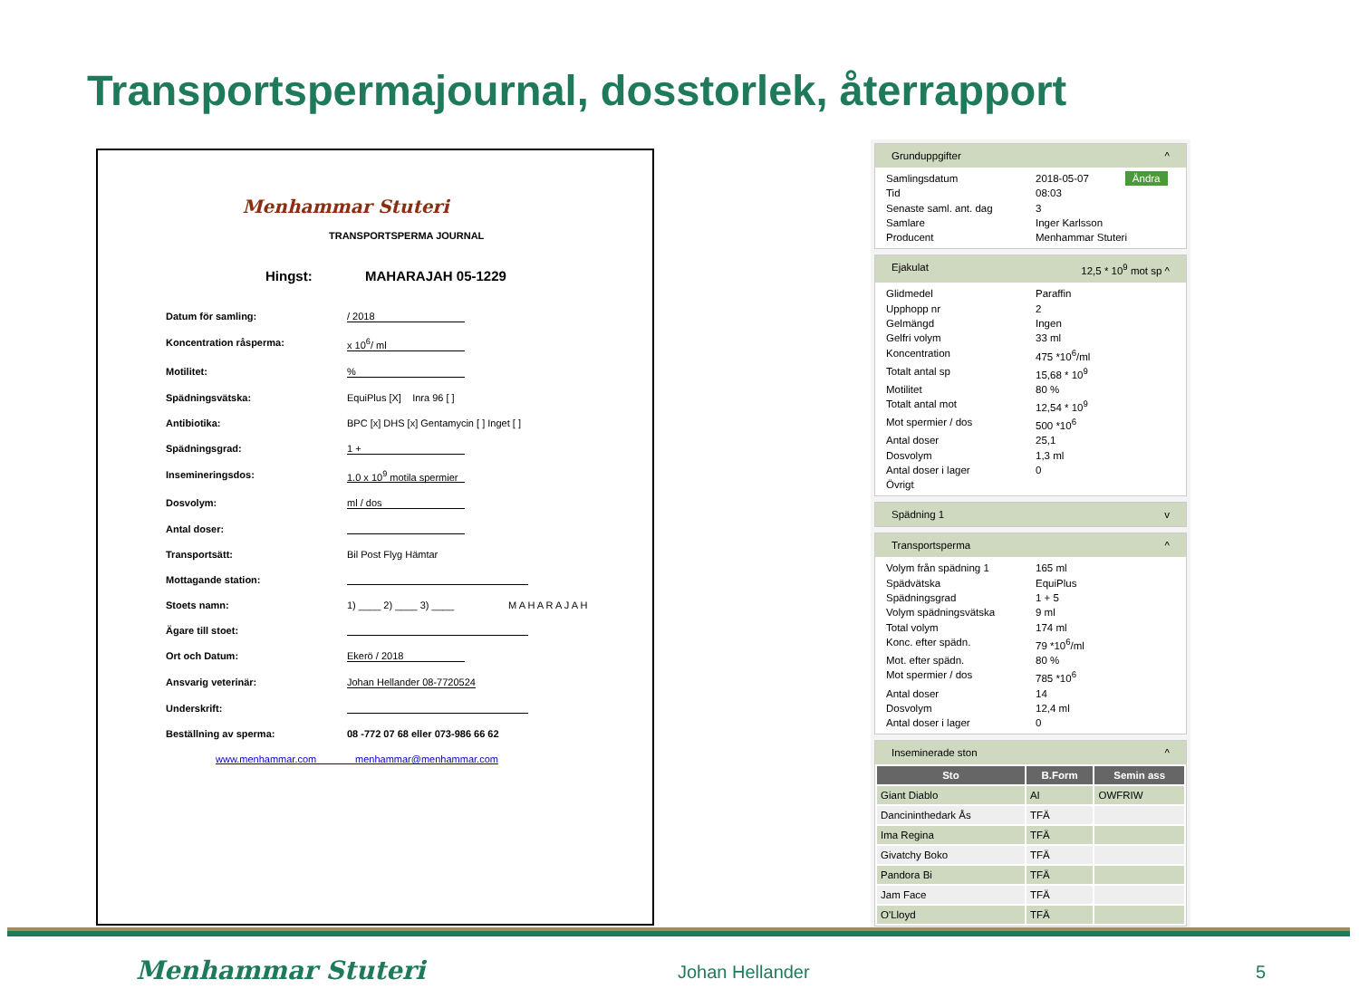Transportspermajournal, dosstorlek, återrapport
Menhammar Stuteri
TRANSPORTSPERMA JOURNAL
Hingst: MAHARAJAH 05-1229
Datum för samling: / 2018
Koncentration råsperma: x 10<sup>6</sup>/ ml
Motilitet:%
Spädningsvätska: EquiPlus [X] Inra 96 [ ]
Antibiotika: BPC [x] DHS [x] Gentamycin [ ] Inget [ ]
Spädningsgrad: 1 +
Insemineringsdos: 1.0 x 10<sup>9</sup> motila spermier
Dosvolym: ml / dos
Antal doser:
Transportsätt: Bil Post Flyg Hämtar
Mottagande station:
Stoets namn: 1) ____ 2) ____ 3) ____ M A H A R A J A H
Ägare till stoet:
Ort och Datum: Ekerö / 2018
Ansvarig veterinär: Johan Hellander 08-7720524
Underskrift:
Beställning av sperma: 08 -772 07 68 eller 073-986 66 62
www.menhammar.com menhammar@menhammar.com
Grunduppgifter ^
Samlingsdatum 2018-05-07 Ändra
Tid 08:03
Senaste saml. ant. dag 3
Samlare Inger Karlsson
Producent Menhammar Stuteri
Ejakulat 12,5 * 10<sup>9</sup> mot sp ^
Glidmedel Paraffin
Upphopp nr 2
Gelmängd Ingen
Gelfri volym 33 ml
Koncentration 475 *10<sup>6</sup>/ml
Totalt antal sp 15,68 * 10<sup>9</sup>
Motilitet 80 %
Totalt antal mot 12,54 * 10<sup>9</sup>
Mot spermier / dos 500 *10<sup>6</sup>
Antal doser 25,1
Dosvolym 1,3 ml
Antal doser i lager 0
Övrigt
Spädning 1 v
Transportsperma ^
Volym från spädning 1 165 ml
Spädvätska EquiPlus
Spädningsgrad 1 + 5
Volym spädningsvätska 9 ml
Total volym 174 ml
Konc. efter spädn. 79 *10<sup>6</sup>/ml
Mot. efter spädn. 80 %
Mot spermier / dos 785 *10<sup>6</sup>
Antal doser 14
Dosvolym 12,4 ml
Antal doser i lager 0
Inseminerade ston ^
| Sto | B.Form | Semin ass |
| --- | --- | --- |
| Giant Diablo | AI | OWFRIW |
| Dancininthedark Ås | TFÄ | |
| Ima Regina | TFÄ | |
| Givatchy Boko | TFÄ | |
| Pandora Bi | TFÄ | |
| Jam Face | TFÄ | |
| O'Lloyd | TFÄ | |
Menhammar Stuteri Johan Hellander 5